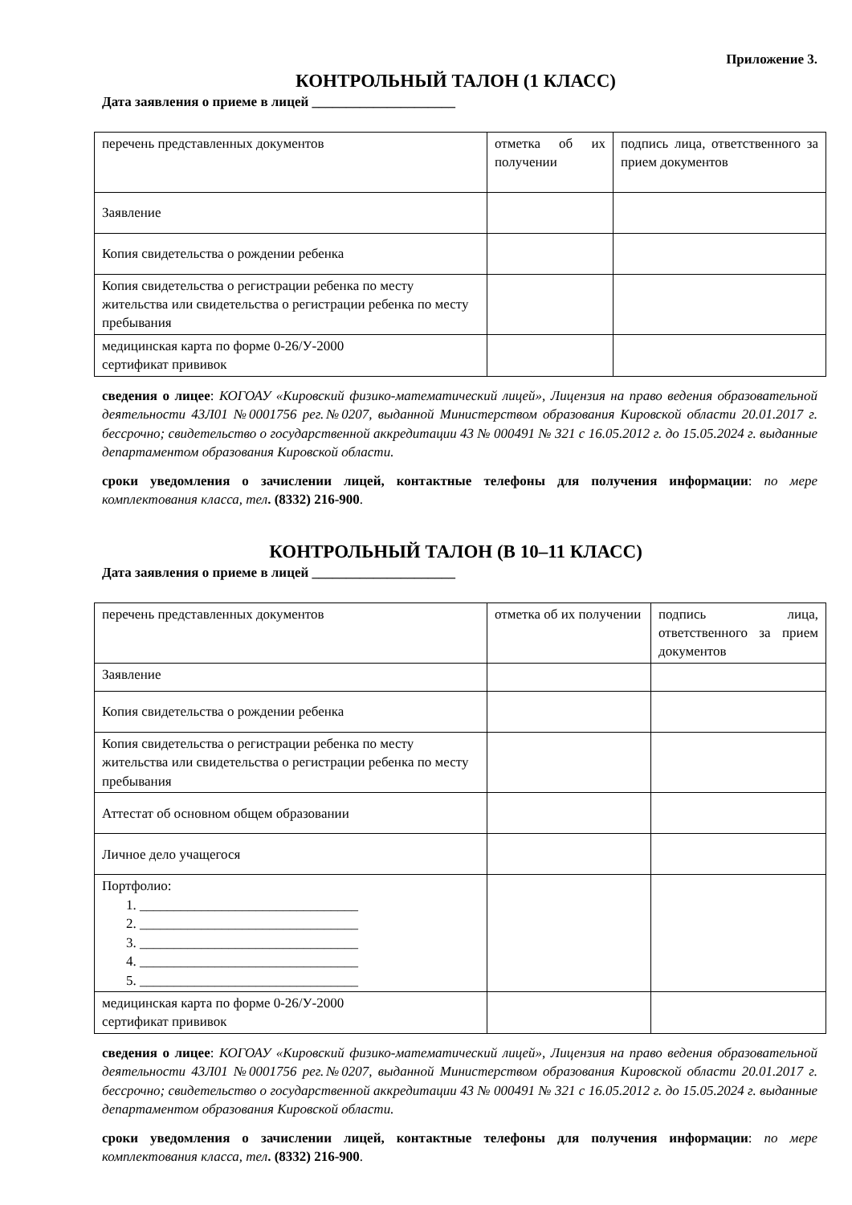Приложение 3.
КОНТРОЛЬНЫЙ ТАЛОН (1 КЛАСС)
Дата заявления о приеме в лицей _____________________
| перечень представленных документов | отметка об их получении | подпись лица, ответственного за прием документов |
| Заявление | | |
| Копия свидетельства о рождении ребенка | | |
| Копия свидетельства о регистрации ребенка по месту жительства или свидетельства о регистрации ребенка по месту пребывания | | |
| медицинская карта по форме 0-26/У-2000 сертификат прививок | | |
сведения о лицее: КОГОАУ «Кировский физико-математический лицей», Лицензия на право ведения образовательной деятельности 43Л01 №0001756 рег.№0207, выданной Министерством образования Кировской области 20.01.2017 г. бессрочно; свидетельство о государственной аккредитации 43 № 000491 № 321 с 16.05.2012 г. до 15.05.2024 г. выданные департаментом образования Кировской области.
сроки уведомления о зачислении лицей, контактные телефоны для получения информации: по мере комплектования класса, тел. (8332) 216-900.
КОНТРОЛЬНЫЙ ТАЛОН (В 10–11 КЛАСС)
Дата заявления о приеме в лицей _____________________
| перечень представленных документов | отметка об их получении | подпись лица, ответственного за прием документов |
| Заявление | | |
| Копия свидетельства о рождении ребенка | | |
| Копия свидетельства о регистрации ребенка по месту жительства или свидетельства о регистрации ребенка по месту пребывания | | |
| Аттестат об основном общем образовании | | |
| Личное дело учащегося | | |
| Портфолио: 1. ________________________________ 2. ________________________________ 3. ________________________________ 4. ________________________________ 5. ________________________________ | | |
| медицинская карта по форме 0-26/У-2000 сертификат прививок | | |
сведения о лицее: КОГОАУ «Кировский физико-математический лицей», Лицензия на право ведения образовательной деятельности 43Л01 №0001756 рег.№0207, выданной Министерством образования Кировской области 20.01.2017 г. бессрочно; свидетельство о государственной аккредитации 43 № 000491 № 321 с 16.05.2012 г. до 15.05.2024 г. выданные департаментом образования Кировской области.
сроки уведомления о зачислении лицей, контактные телефоны для получения информации: по мере комплектования класса, тел. (8332) 216-900.